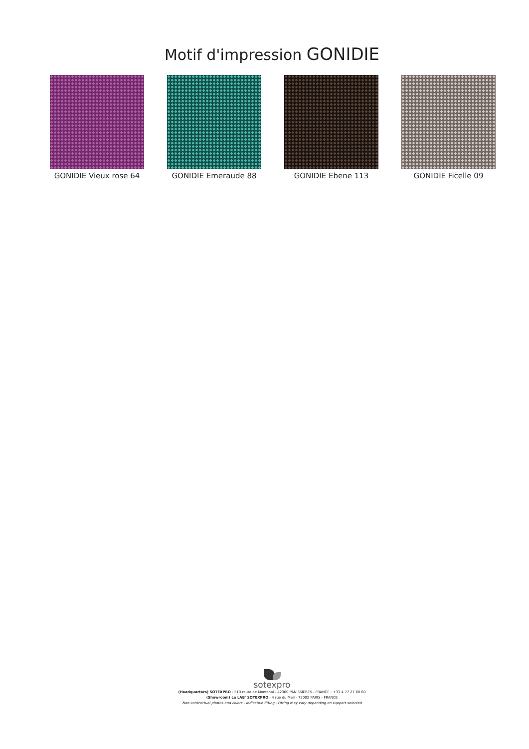Motif d'impression GONIDIE
GONIDIE Vieux rose 64 GONIDIE Emeraude 88 GONIDIE Ebene 113 GONIDIE Ficelle 09
sotexpro
(Headquarters) SOTEXPRO - 510 route de Montchal - 42360 PANISSIÈRES - FRANCE - +33 4 77 27 60 60
(Showroom) Le LAB' SOTEXPRO - 4 rue du Mail - 75002 PARIS - FRANCE
Non-contractual photos and colors - Indicative fitting - Fitting may vary depending on support selected